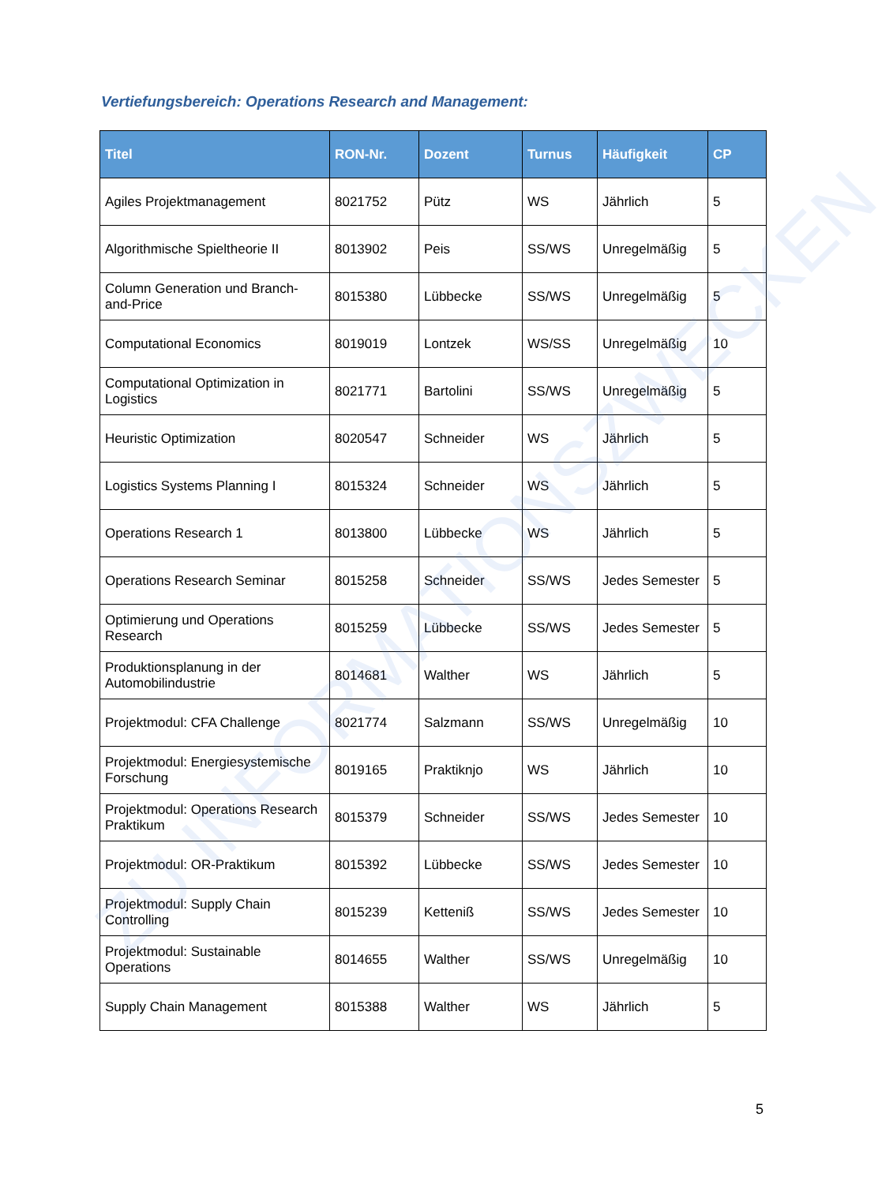Vertiefungsbereich: Operations Research and Management:
| Titel | RON-Nr. | Dozent | Turnus | Häufigkeit | CP |
| --- | --- | --- | --- | --- | --- |
| Agiles Projektmanagement | 8021752 | Pütz | WS | Jährlich | 5 |
| Algorithmische Spieltheorie II | 8013902 | Peis | SS/WS | Unregelmäßig | 5 |
| Column Generation und Branch-and-Price | 8015380 | Lübbecke | SS/WS | Unregelmäßig | 5 |
| Computational Economics | 8019019 | Lontzek | WS/SS | Unregelmäßig | 10 |
| Computational Optimization in Logistics | 8021771 | Bartolini | SS/WS | Unregelmäßig | 5 |
| Heuristic Optimization | 8020547 | Schneider | WS | Jährlich | 5 |
| Logistics Systems Planning I | 8015324 | Schneider | WS | Jährlich | 5 |
| Operations Research 1 | 8013800 | Lübbecke | WS | Jährlich | 5 |
| Operations Research Seminar | 8015258 | Schneider | SS/WS | Jedes Semester | 5 |
| Optimierung und Operations Research | 8015259 | Lübbecke | SS/WS | Jedes Semester | 5 |
| Produktionsplanung in der Automobilindustrie | 8014681 | Walther | WS | Jährlich | 5 |
| Projektmodul: CFA Challenge | 8021774 | Salzmann | SS/WS | Unregelmäßig | 10 |
| Projektmodul: Energiesystemische Forschung | 8019165 | Praktiknjo | WS | Jährlich | 10 |
| Projektmodul: Operations Research Praktikum | 8015379 | Schneider | SS/WS | Jedes Semester | 10 |
| Projektmodul: OR-Praktikum | 8015392 | Lübbecke | SS/WS | Jedes Semester | 10 |
| Projektmodul: Supply Chain Controlling | 8015239 | Ketteniß | SS/WS | Jedes Semester | 10 |
| Projektmodul: Sustainable Operations | 8014655 | Walther | SS/WS | Unregelmäßig | 10 |
| Supply Chain Management | 8015388 | Walther | WS | Jährlich | 5 |
ZU INFORMATIONSZWECKEN
5